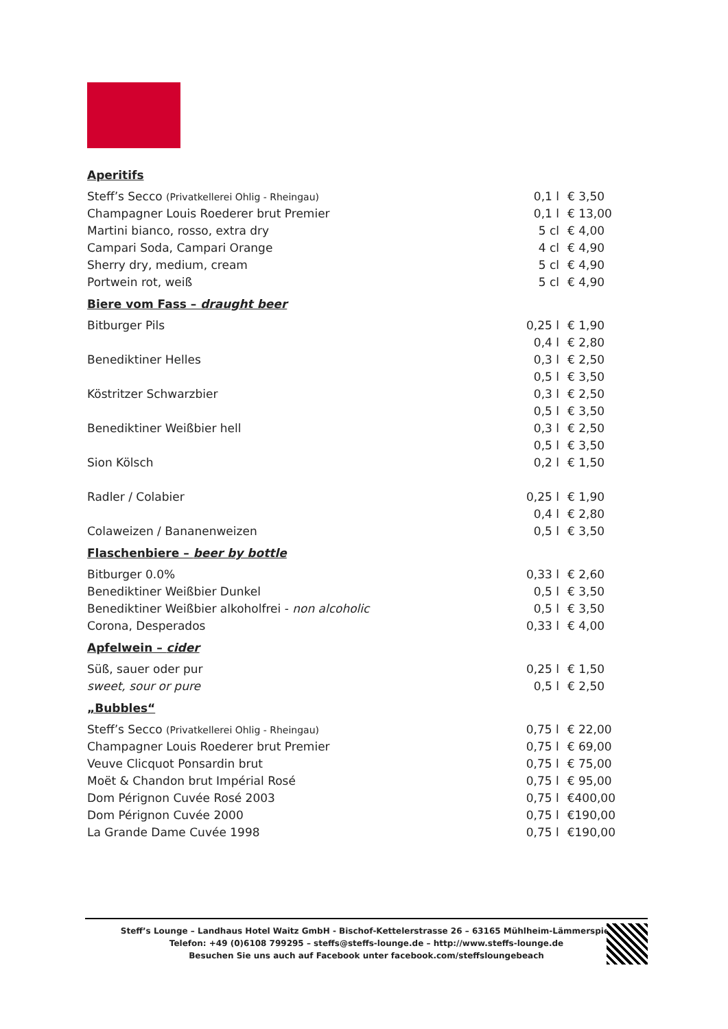Aperitifs
| Steff’s Secco (Privatkellerei Ohlig - Rheingau) | 0,1 l | € 3,50 |
| Champagner Louis Roederer brut Premier | 0,1 l | € 13,00 |
| Martini bianco, rosso, extra dry | 5 cl | € 4,00 |
| Campari Soda, Campari Orange | 4 cl | € 4,90 |
| Sherry dry, medium, cream | 5 cl | € 4,90 |
| Portwein rot, weiß | 5 cl | € 4,90 |
Biere vom Fass – draught beer
| Bitburger Pils | 0,25 l | € 1,90 |
| | 0,4 l | € 2,80 |
| Benediktiner Helles | 0,3 l | € 2,50 |
| | 0,5 l | € 3,50 |
| Köstritzer Schwarzbier | 0,3 l | € 2,50 |
| | 0,5 l | € 3,50 |
| Benediktiner Weißbier hell | 0,3 l | € 2,50 |
| | 0,5 l | € 3,50 |
| Sion Kölsch | 0,2 l | € 1,50 |
| Radler / Colabier | 0,25 l | € 1,90 |
| | 0,4 l | € 2,80 |
| Colaweizen / Bananenweizen | 0,5 l | € 3,50 |
Flaschenbiere – beer by bottle
| Bitburger 0.0% | 0,33 l | € 2,60 |
| Benediktiner Weißbier Dunkel | 0,5 l | € 3,50 |
| Benediktiner Weißbier alkoholfrei - non alcoholic | 0,5 l | € 3,50 |
| Corona, Desperados | 0,33 l | € 4,00 |
Apfelwein – cider
| Süß, sauer oder pur | 0,25 l | € 1,50 |
| sweet, sour or pure | 0,5 l | € 2,50 |
„Bubbles“
| Steff’s Secco (Privatkellerei Ohlig - Rheingau) | 0,75 l | € 22,00 |
| Champagner Louis Roederer brut Premier | 0,75 l | € 69,00 |
| Veuve Clicquot Ponsardin brut | 0,75 l | € 75,00 |
| Moët & Chandon brut Impérial Rosé | 0,75 l | € 95,00 |
| Dom Pérignon Cuvée Rosé 2003 | 0,75 l | €400,00 |
| Dom Pérignon Cuvée 2000 | 0,75 l | €190,00 |
| La Grande Dame Cuvée 1998 | 0,75 l | €190,00 |
Steff’s Lounge – Landhaus Hotel Waitz GmbH - Bischof-Kettelerstrasse 26 – 63165 Mühlheim-Lämmerspiel
Telefon: +49 (0)6108 799295 – steffs@steffs-lounge.de – http://www.steffs-lounge.de
Besuchen Sie uns auch auf Facebook unter facebook.com/steffsloungebeach